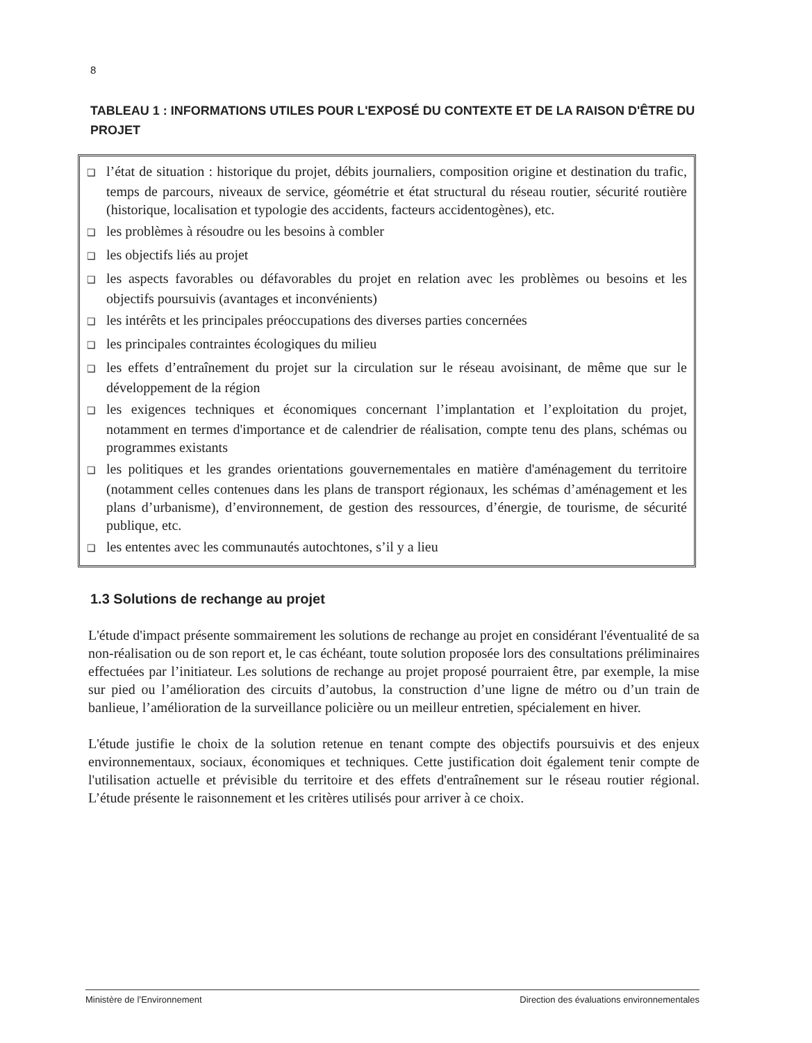8
TABLEAU 1 : INFORMATIONS UTILES POUR L'EXPOSÉ DU CONTEXTE ET DE LA RAISON D'ÊTRE DU PROJET
❑ l’état de situation : historique du projet, débits journaliers, composition origine et destination du trafic, temps de parcours, niveaux de service, géométrie et état structural du réseau routier, sécurité routière (historique, localisation et typologie des accidents, facteurs accidentogènes), etc.
❑ les problèmes à résoudre ou les besoins à combler
❑ les objectifs liés au projet
❑ les aspects favorables ou défavorables du projet en relation avec les problèmes ou besoins et les objectifs poursuivis (avantages et inconvénients)
❑ les intérêts et les principales préoccupations des diverses parties concernées
❑ les principales contraintes écologiques du milieu
❑ les effets d’entraînement du projet sur la circulation sur le réseau avoisinant, de même que sur le développement de la région
❑ les exigences techniques et économiques concernant l’implantation et l’exploitation du projet, notamment en termes d'importance et de calendrier de réalisation, compte tenu des plans, schémas ou programmes existants
❑ les politiques et les grandes orientations gouvernementales en matière d'aménagement du territoire (notamment celles contenues dans les plans de transport régionaux, les schémas d’aménagement et les plans d’urbanisme), d’environnement, de gestion des ressources, d’énergie, de tourisme, de sécurité publique, etc.
❑ les ententes avec les communautés autochtones, s’il y a lieu
1.3 Solutions de rechange au projet
L'étude d'impact présente sommairement les solutions de rechange au projet en considérant l'éventualité de sa non-réalisation ou de son report et, le cas échéant, toute solution proposée lors des consultations préliminaires effectuées par l’initiateur. Les solutions de rechange au projet proposé pourraient être, par exemple, la mise sur pied ou l’amélioration des circuits d’autobus, la construction d’une ligne de métro ou d’un train de banlieue, l’amélioration de la surveillance policière ou un meilleur entretien, spécialement en hiver.
L'étude justifie le choix de la solution retenue en tenant compte des objectifs poursuivis et des enjeux environnementaux, sociaux, économiques et techniques. Cette justification doit également tenir compte de l'utilisation actuelle et prévisible du territoire et des effets d'entraînement sur le réseau routier régional. L’étude présente le raisonnement et les critères utilisés pour arriver à ce choix.
Ministère de l’Environnement Direction des évaluations environnementales